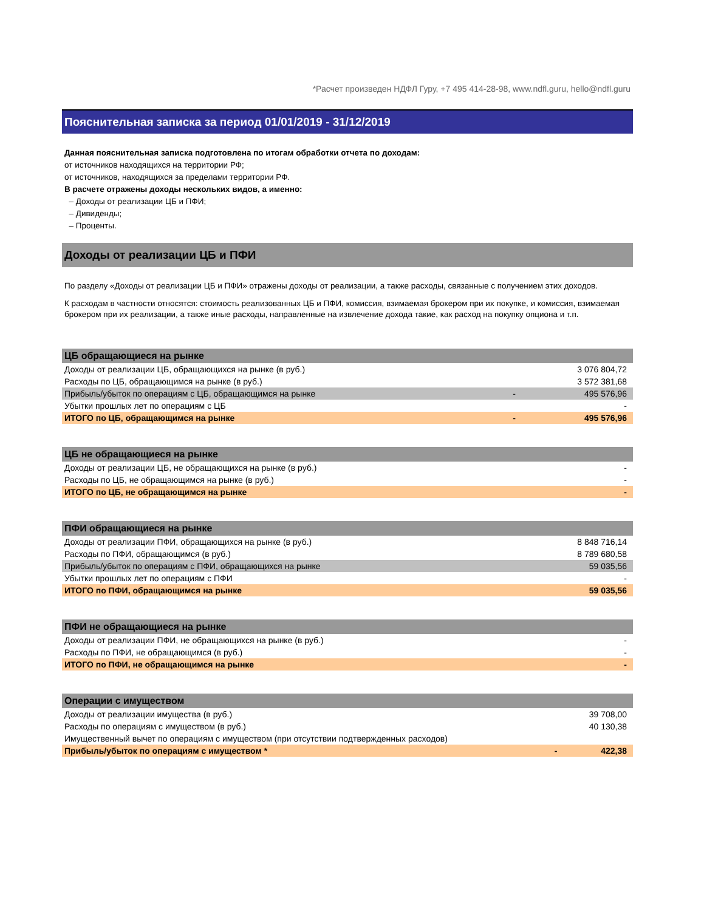*Расчет произведен НДФЛ Гуру, +7 495 414-28-98, www.ndfl.guru, hello@ndfl.guru
Пояснительная записка за период 01/01/2019 - 31/12/2019
Данная пояснительная записка подготовлена по итогам обработки отчета по доходам:
от источников находящихся на территории РФ;
от источников, находящихся за пределами территории РФ.
В расчете отражены доходы нескольких видов, а именно:
– Доходы от реализации ЦБ и ПФИ;
– Дивиденды;
– Проценты.
Доходы от реализации ЦБ и ПФИ
По разделу «Доходы от реализации ЦБ и ПФИ» отражены доходы от реализации, а также расходы, связанные с получением этих доходов.
К расходам в частности относятся: стоимость реализованных ЦБ и ПФИ, комиссия, взимаемая брокером при их покупке, и комиссия, взимаемая брокером при их реализации, а также иные расходы, направленные на извлечение дохода такие, как расход на покупку опциона и т.п.
| ЦБ обращающиеся на рынке | | |
| --- | --- | --- |
| Доходы от реализации ЦБ, обращающихся на рынке (в руб.) | | 3 076 804,72 |
| Расходы по ЦБ, обращающимся на рынке (в руб.) | | 3 572 381,68 |
| Прибыль/убыток по операциям с ЦБ, обращающимся на рынке | - | 495 576,96 |
| Убытки прошлых лет по операциям с ЦБ | | - |
| ИТОГО по ЦБ, обращающимся на рынке | - | 495 576,96 |
| ЦБ не обращающиеся на рынке | | |
| --- | --- | --- |
| Доходы от реализации ЦБ, не обращающихся на рынке (в руб.) | | - |
| Расходы по ЦБ, не обращающимся на рынке (в руб.) | | - |
| ИТОГО по ЦБ, не обращающимся на рынке | | - |
| ПФИ обращающиеся на рынке | | |
| --- | --- | --- |
| Доходы от реализации ПФИ, обращающихся на рынке (в руб.) | | 8 848 716,14 |
| Расходы по ПФИ, обращающимся (в руб.) | | 8 789 680,58 |
| Прибыль/убыток по операциям с ПФИ, обращающихся на рынке | | 59 035,56 |
| Убытки прошлых лет по операциям с ПФИ | | - |
| ИТОГО по ПФИ, обращающимся на рынке | | 59 035,56 |
| ПФИ не обращающиеся на рынке | | |
| --- | --- | --- |
| Доходы от реализации ПФИ, не обращающихся на рынке (в руб.) | | - |
| Расходы по ПФИ, не обращающимся (в руб.) | | - |
| ИТОГО по ПФИ, не обращающимся на рынке | | - |
| Операции с имуществом | | |
| --- | --- | --- |
| Доходы от реализации имущества (в руб.) | | 39 708,00 |
| Расходы по операциям с имуществом (в руб.) | | 40 130,38 |
| Имущественный вычет по операциям с имуществом (при отсутствии подтвержденных расходов) | | |
| Прибыль/убыток по операциям с имуществом * | - | 422,38 |